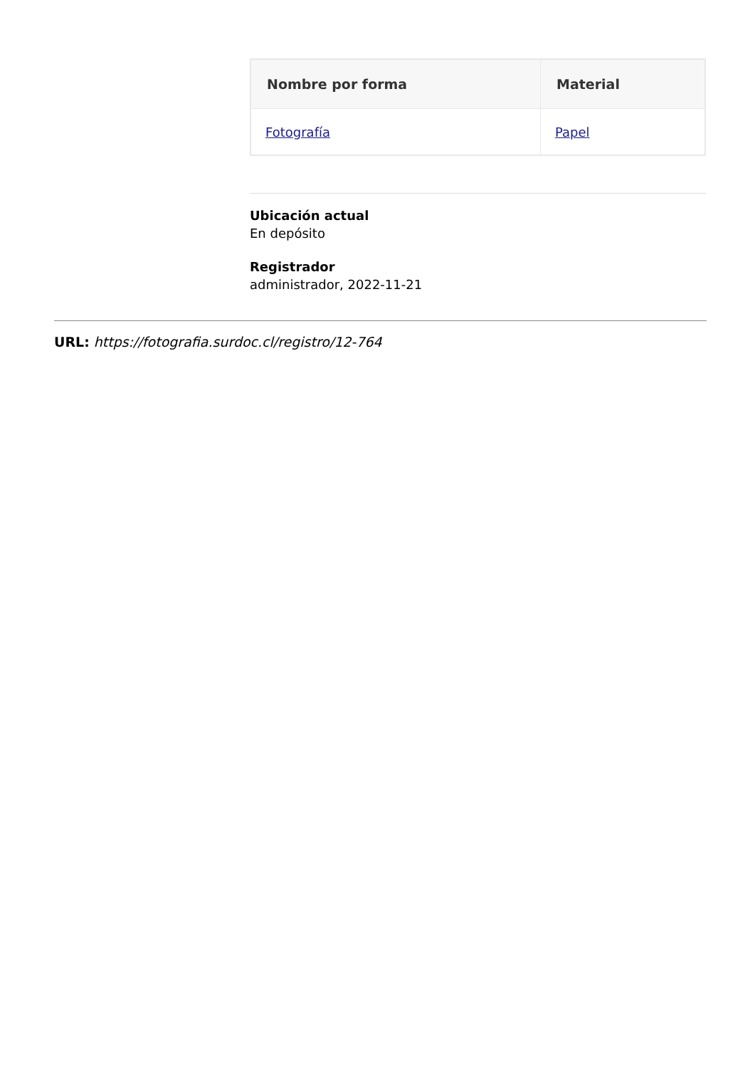| Nombre por forma | Material |
| --- | --- |
| Fotografía | Papel |
Ubicación actual
En depósito
Registrador
administrador, 2022-11-21
URL: https://fotografia.surdoc.cl/registro/12-764